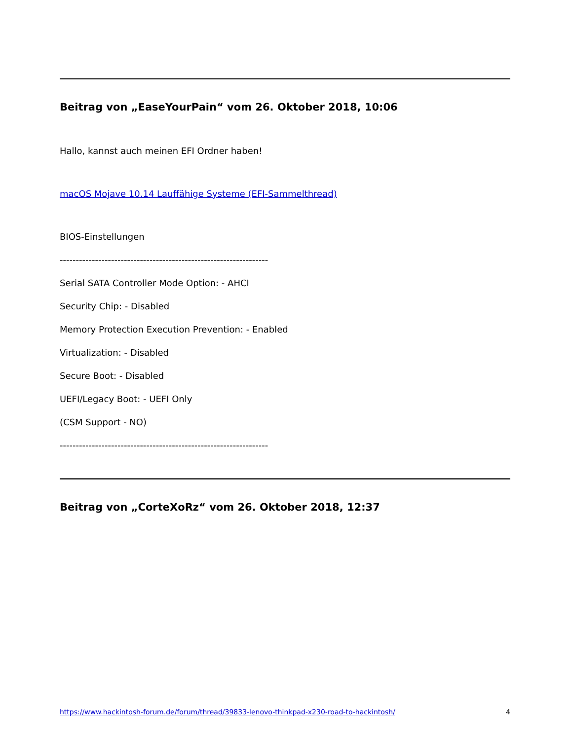Beitrag von „EaseYourPain“ vom 26. Oktober 2018, 10:06
Hallo, kannst auch meinen EFI Ordner haben!
macOS Mojave 10.14 Lauffähige Systeme (EFI-Sammelthread)
BIOS-Einstellungen
-----------------------------------------------------------------
Serial SATA Controller Mode Option: - AHCI
Security Chip: - Disabled
Memory Protection Execution Prevention: - Enabled
Virtualization: - Disabled
Secure Boot: - Disabled
UEFI/Legacy Boot: - UEFI Only
(CSM Support - NO)
-----------------------------------------------------------------
Beitrag von „CorteXoRz“ vom 26. Oktober 2018, 12:37
https://www.hackintosh-forum.de/forum/thread/39833-lenovo-thinkpad-x230-road-to-hackintosh/ 4